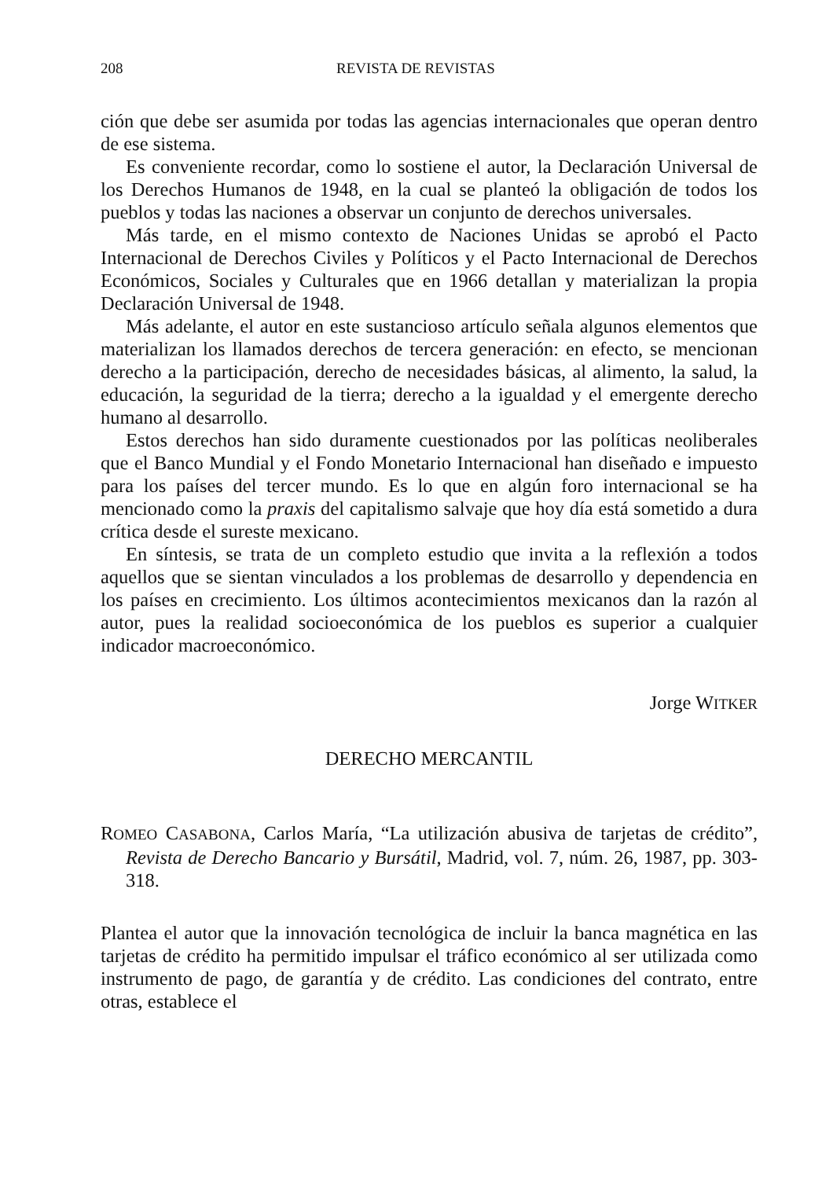208 REVISTA DE REVISTAS
ción que debe ser asumida por todas las agencias internacionales que operan dentro de ese sistema.
Es conveniente recordar, como lo sostiene el autor, la Declaración Universal de los Derechos Humanos de 1948, en la cual se planteó la obligación de todos los pueblos y todas las naciones a observar un conjunto de derechos universales.
Más tarde, en el mismo contexto de Naciones Unidas se aprobó el Pacto Internacional de Derechos Civiles y Políticos y el Pacto Internacional de Derechos Económicos, Sociales y Culturales que en 1966 detallan y materializan la propia Declaración Universal de 1948.
Más adelante, el autor en este sustancioso artículo señala algunos elementos que materializan los llamados derechos de tercera generación: en efecto, se mencionan derecho a la participación, derecho de necesidades básicas, al alimento, la salud, la educación, la seguridad de la tierra; derecho a la igualdad y el emergente derecho humano al desarrollo.
Estos derechos han sido duramente cuestionados por las políticas neoliberales que el Banco Mundial y el Fondo Monetario Internacional han diseñado e impuesto para los países del tercer mundo. Es lo que en algún foro internacional se ha mencionado como la praxis del capitalismo salvaje que hoy día está sometido a dura crítica desde el sureste mexicano.
En síntesis, se trata de un completo estudio que invita a la reflexión a todos aquellos que se sientan vinculados a los problemas de desarrollo y dependencia en los países en crecimiento. Los últimos acontecimientos mexicanos dan la razón al autor, pues la realidad socioeconómica de los pueblos es superior a cualquier indicador macroeconómico.
Jorge WITKER
DERECHO MERCANTIL
ROMEO CASABONA, Carlos María, “La utilización abusiva de tarjetas de crédito”, Revista de Derecho Bancario y Bursátil, Madrid, vol. 7, núm. 26, 1987, pp. 303-318.
Plantea el autor que la innovación tecnológica de incluir la banca magnética en las tarjetas de crédito ha permitido impulsar el tráfico económico al ser utilizada como instrumento de pago, de garantía y de crédito. Las condiciones del contrato, entre otras, establece el